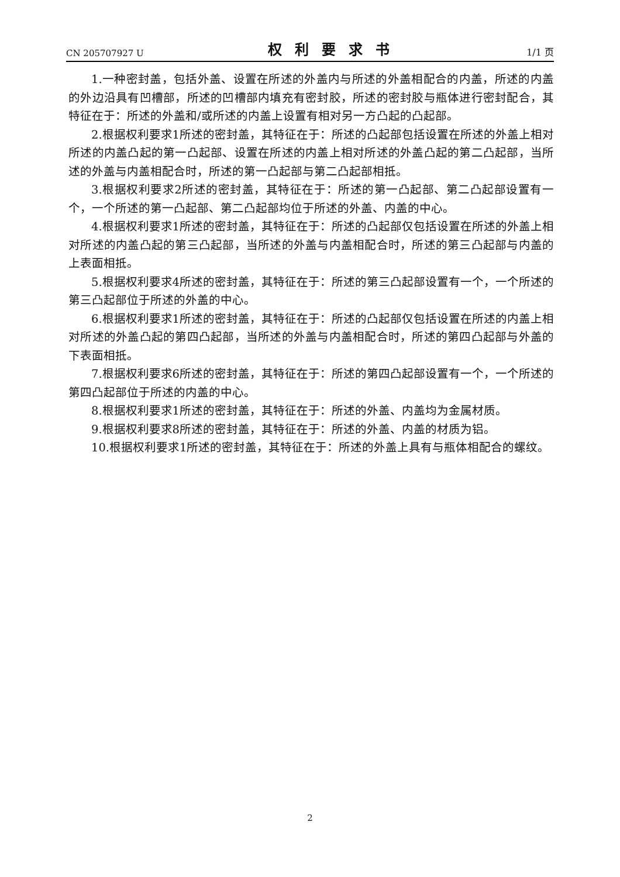CN 205707927 U 权利要求书 1/1 页
1.一种密封盖，包括外盖、设置在所述的外盖内与所述的外盖相配合的内盖，所述的内盖的外边沿具有凹槽部，所述的凹槽部内填充有密封胶，所述的密封胶与瓶体进行密封配合，其特征在于：所述的外盖和/或所述的内盖上设置有相对另一方凸起的凸起部。
2.根据权利要求1所述的密封盖，其特征在于：所述的凸起部包括设置在所述的外盖上相对所述的内盖凸起的第一凸起部、设置在所述的内盖上相对所述的外盖凸起的第二凸起部，当所述的外盖与内盖相配合时，所述的第一凸起部与第二凸起部相抵。
3.根据权利要求2所述的密封盖，其特征在于：所述的第一凸起部、第二凸起部设置有一个，一个所述的第一凸起部、第二凸起部均位于所述的外盖、内盖的中心。
4.根据权利要求1所述的密封盖，其特征在于：所述的凸起部仅包括设置在所述的外盖上相对所述的内盖凸起的第三凸起部，当所述的外盖与内盖相配合时，所述的第三凸起部与内盖的上表面相抵。
5.根据权利要求4所述的密封盖，其特征在于：所述的第三凸起部设置有一个，一个所述的第三凸起部位于所述的外盖的中心。
6.根据权利要求1所述的密封盖，其特征在于：所述的凸起部仅包括设置在所述的内盖上相对所述的外盖凸起的第四凸起部，当所述的外盖与内盖相配合时，所述的第四凸起部与外盖的下表面相抵。
7.根据权利要求6所述的密封盖，其特征在于：所述的第四凸起部设置有一个，一个所述的第四凸起部位于所述的内盖的中心。
8.根据权利要求1所述的密封盖，其特征在于：所述的外盖、内盖均为金属材质。
9.根据权利要求8所述的密封盖，其特征在于：所述的外盖、内盖的材质为铝。
10.根据权利要求1所述的密封盖，其特征在于：所述的外盖上具有与瓶体相配合的螺纹。
2